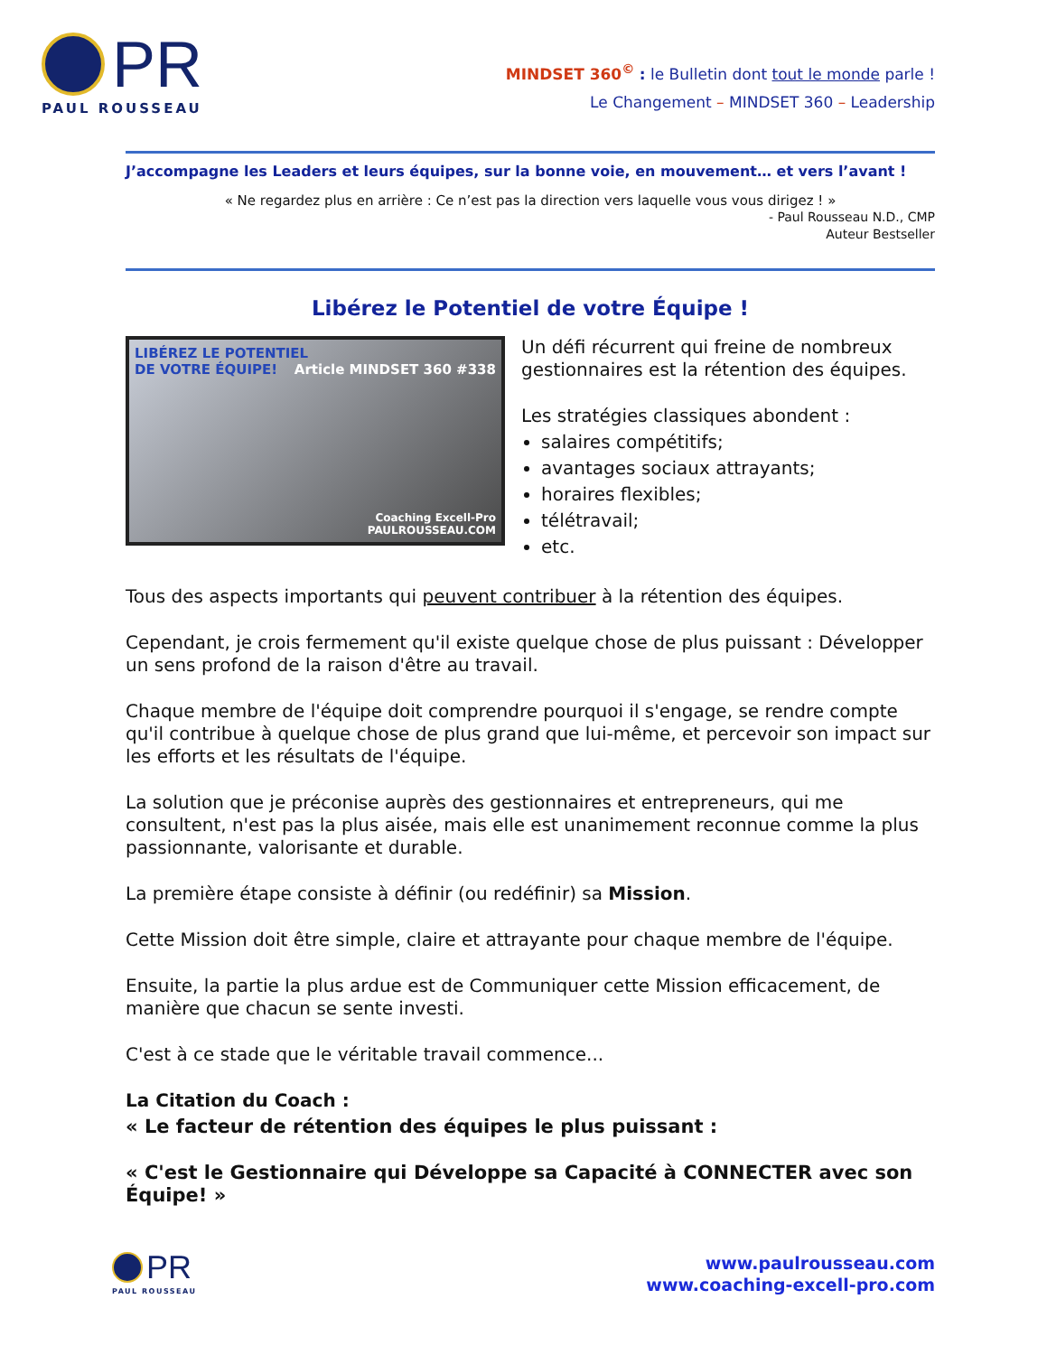PR
PAUL ROUSSEAU
MINDSET 360<sup>©</sup> : le Bulletin dont tout le monde parle !
Le Changement – MINDSET 360 – Leadership
J’accompagne les Leaders et leurs équipes, sur la bonne voie, en mouvement… et vers l’avant !
« Ne regardez plus en arrière : Ce n’est pas la direction vers laquelle vous vous dirigez ! »
- Paul Rousseau N.D., CMP
Auteur Bestseller
Libérez le Potentiel de votre Équipe !
LIBÉREZ LE POTENTIEL
DE VOTRE ÉQUIPE! Article MINDSET 360 #338
Coaching Excell-Pro
PAULROUSSEAU.COM
Un défi récurrent qui freine de nombreux gestionnaires est la rétention des équipes.
Les stratégies classiques abondent :
salaires compétitifs;
avantages sociaux attrayants;
horaires flexibles;
télétravail;
etc.
Tous des aspects importants qui peuvent contribuer à la rétention des équipes.
Cependant, je crois fermement qu'il existe quelque chose de plus puissant : Développer un sens profond de la raison d'être au travail.
Chaque membre de l'équipe doit comprendre pourquoi il s'engage, se rendre compte qu'il contribue à quelque chose de plus grand que lui-même, et percevoir son impact sur les efforts et les résultats de l'équipe.
La solution que je préconise auprès des gestionnaires et entrepreneurs, qui me consultent, n'est pas la plus aisée, mais elle est unanimement reconnue comme la plus passionnante, valorisante et durable.
La première étape consiste à définir (ou redéfinir) sa Mission.
Cette Mission doit être simple, claire et attrayante pour chaque membre de l'équipe.
Ensuite, la partie la plus ardue est de Communiquer cette Mission efficacement, de manière que chacun se sente investi.
C'est à ce stade que le véritable travail commence...
La Citation du Coach :
« Le facteur de rétention des équipes le plus puissant :
« C'est le Gestionnaire qui Développe sa Capacité à CONNECTER avec son Équipe! »
PR
PAUL ROUSSEAU
www.paulrousseau.com
www.coaching-excell-pro.com